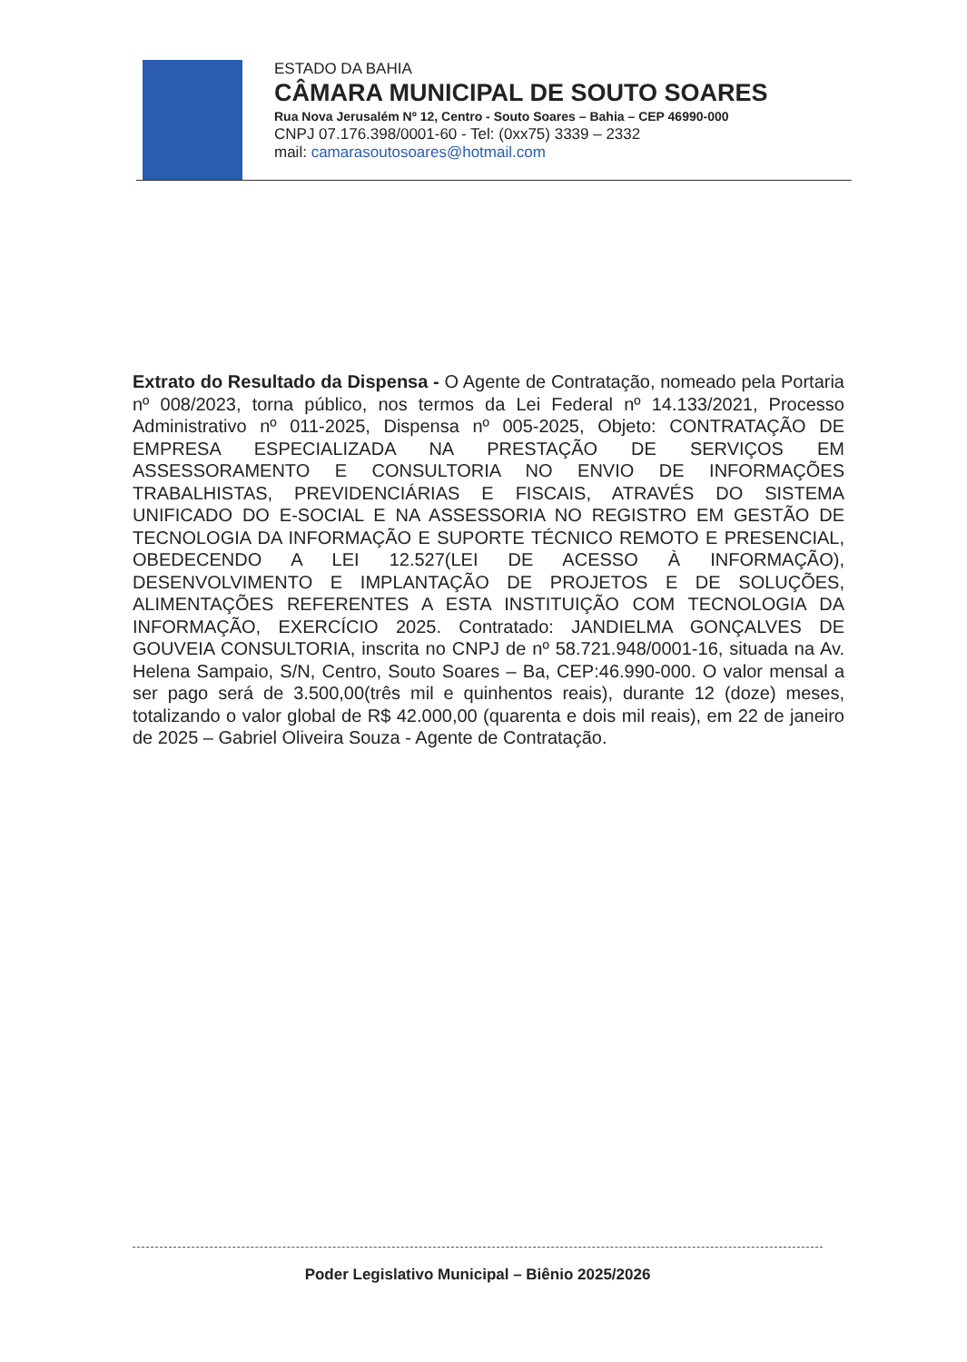ESTADO DA BAHIA
CÂMARA MUNICIPAL DE SOUTO SOARES
Rua Nova Jerusalém Nº 12, Centro - Souto Soares – Bahia – CEP 46990-000
CNPJ 07.176.398/0001-60 - Tel: (0xx75) 3339 – 2332
mail: camarasoutosoares@hotmail.com
Extrato do Resultado da Dispensa - O Agente de Contratação, nomeado pela Portaria nº 008/2023, torna público, nos termos da Lei Federal nº 14.133/2021, Processo Administrativo nº 011-2025, Dispensa nº 005-2025, Objeto: CONTRATAÇÃO DE EMPRESA ESPECIALIZADA NA PRESTAÇÃO DE SERVIÇOS EM ASSESSORAMENTO E CONSULTORIA NO ENVIO DE INFORMAÇÕES TRABALHISTAS, PREVIDENCIÁRIAS E FISCAIS, ATRAVÉS DO SISTEMA UNIFICADO DO E-SOCIAL E NA ASSESSORIA NO REGISTRO EM GESTÃO DE TECNOLOGIA DA INFORMAÇÃO E SUPORTE TÉCNICO REMOTO E PRESENCIAL, OBEDECENDO A LEI 12.527(LEI DE ACESSO À INFORMAÇÃO), DESENVOLVIMENTO E IMPLANTAÇÃO DE PROJETOS E DE SOLUÇÕES, ALIMENTAÇÕES REFERENTES A ESTA INSTITUIÇÃO COM TECNOLOGIA DA INFORMAÇÃO, EXERCÍCIO 2025. Contratado: JANDIELMA GONÇALVES DE GOUVEIA CONSULTORIA, inscrita no CNPJ de nº 58.721.948/0001-16, situada na Av. Helena Sampaio, S/N, Centro, Souto Soares – Ba, CEP:46.990-000. O valor mensal a ser pago será de 3.500,00(três mil e quinhentos reais), durante 12 (doze) meses, totalizando o valor global de R$ 42.000,00 (quarenta e dois mil reais), em 22 de janeiro de 2025 – Gabriel Oliveira Souza - Agente de Contratação.
Poder Legislativo Municipal – Biênio 2025/2026